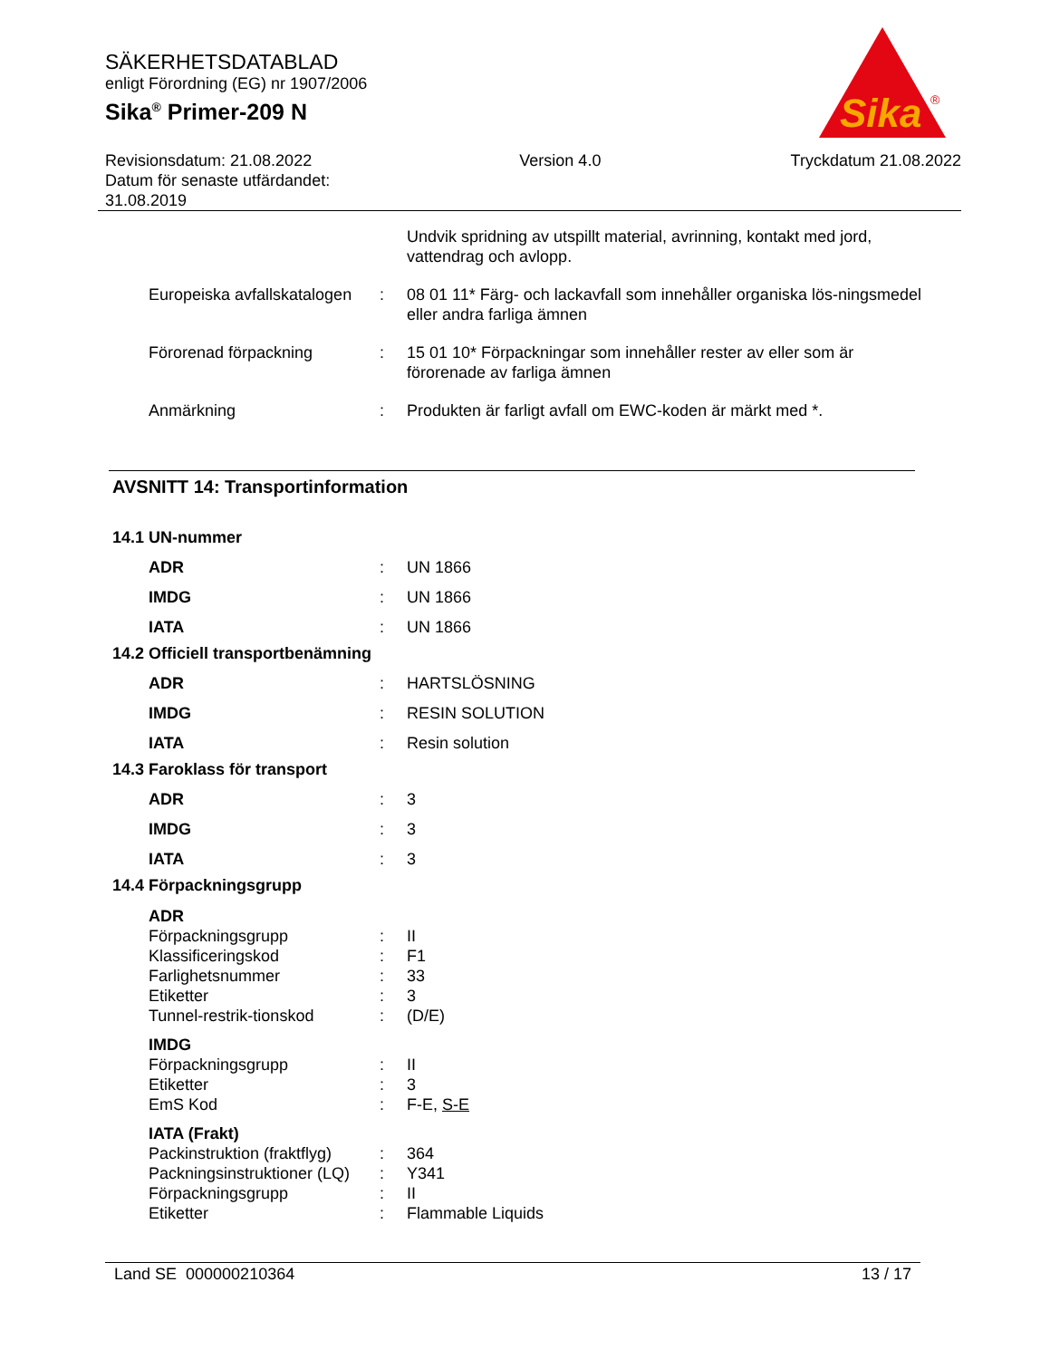SÄKERHETSDATABLAD
enligt Förordning (EG) nr 1907/2006
Sika<sup>®</sup> Primer-209 N
Revisionsdatum: 21.08.2022
Datum för senaste utfärdandet:
31.08.2019
Version 4.0 Tryckdatum 21.08.2022
Sika
®
Undvik spridning av utspillt material, avrinning, kontakt med jord, vattendrag och avlopp.
Europeiska avfallskatalogen
: 08 01 11* Färg- och lackavfall som innehåller organiska lös-ningsmedel eller andra farliga ämnen
Förorenad förpackning : 15 01 10* Förpackningar som innehåller rester av eller som är förorenade av farliga ämnen
Anmärkning : Produkten är farligt avfall om EWC-koden är märkt med *.
AVSNITT 14: Transportinformation
14.1 UN-nummer
ADR : UN 1866
IMDG : UN 1866
IATA : UN 1866
14.2 Officiell transportbenämning
ADR : HARTSLÖSNING
IMDG : RESIN SOLUTION
IATA : Resin solution
14.3 Faroklass för transport
ADR : 3
IMDG : 3
IATA : 3
14.4 Förpackningsgrupp
ADR
Förpackningsgrupp : II
Klassificeringskod : F1
Farlighetsnummer : 33
Etiketter : 3
Tunnel-restrik-tionskod : (D/E)
IMDG
Förpackningsgrupp : II
Etiketter : 3
EmS Kod : F-E, S-E
IATA (Frakt)
Packinstruktion (fraktflyg)
: 364
Packningsinstruktioner (LQ)
: Y341
Förpackningsgrupp : II
Etiketter : Flammable Liquids
Land SE 000000210364 13 / 17